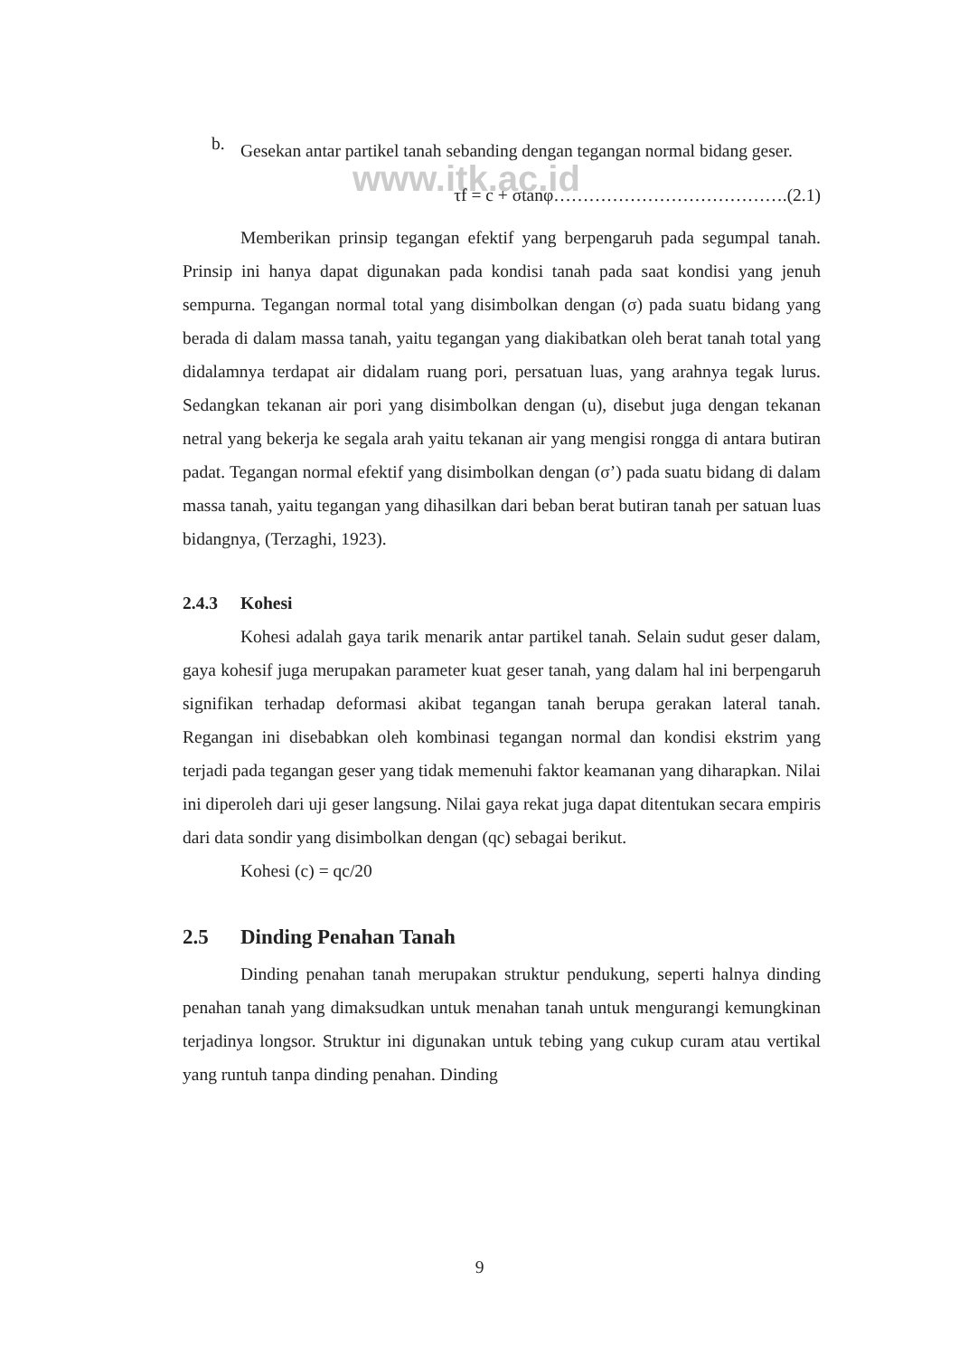www.itk.ac.id
b.
Gesekan antar partikel tanah sebanding dengan tegangan normal bidang geser.
τf = c + σtanφ………………………………….(2.1)
Memberikan prinsip tegangan efektif yang berpengaruh pada segumpal tanah. Prinsip ini hanya dapat digunakan pada kondisi tanah pada saat kondisi yang jenuh sempurna. Tegangan normal total yang disimbolkan dengan (σ) pada suatu bidang yang berada di dalam massa tanah, yaitu tegangan yang diakibatkan oleh berat tanah total yang didalamnya terdapat air didalam ruang pori, persatuan luas, yang arahnya tegak lurus. Sedangkan tekanan air pori yang disimbolkan dengan (u), disebut juga dengan tekanan netral yang bekerja ke segala arah yaitu tekanan air yang mengisi rongga di antara butiran padat. Tegangan normal efektif yang disimbolkan dengan (σ’) pada suatu bidang di dalam massa tanah, yaitu tegangan yang dihasilkan dari beban berat butiran tanah per satuan luas bidangnya, (Terzaghi, 1923).
2.4.3 Kohesi
Kohesi adalah gaya tarik menarik antar partikel tanah. Selain sudut geser dalam, gaya kohesif juga merupakan parameter kuat geser tanah, yang dalam hal ini berpengaruh signifikan terhadap deformasi akibat tegangan tanah berupa gerakan lateral tanah. Regangan ini disebabkan oleh kombinasi tegangan normal dan kondisi ekstrim yang terjadi pada tegangan geser yang tidak memenuhi faktor keamanan yang diharapkan. Nilai ini diperoleh dari uji geser langsung. Nilai gaya rekat juga dapat ditentukan secara empiris dari data sondir yang disimbolkan dengan (qc) sebagai berikut.
Kohesi (c) = qc/20
2.5 Dinding Penahan Tanah
Dinding penahan tanah merupakan struktur pendukung, seperti halnya dinding penahan tanah yang dimaksudkan untuk menahan tanah untuk mengurangi kemungkinan terjadinya longsor. Struktur ini digunakan untuk tebing yang cukup curam atau vertikal yang runtuh tanpa dinding penahan. Dinding
9